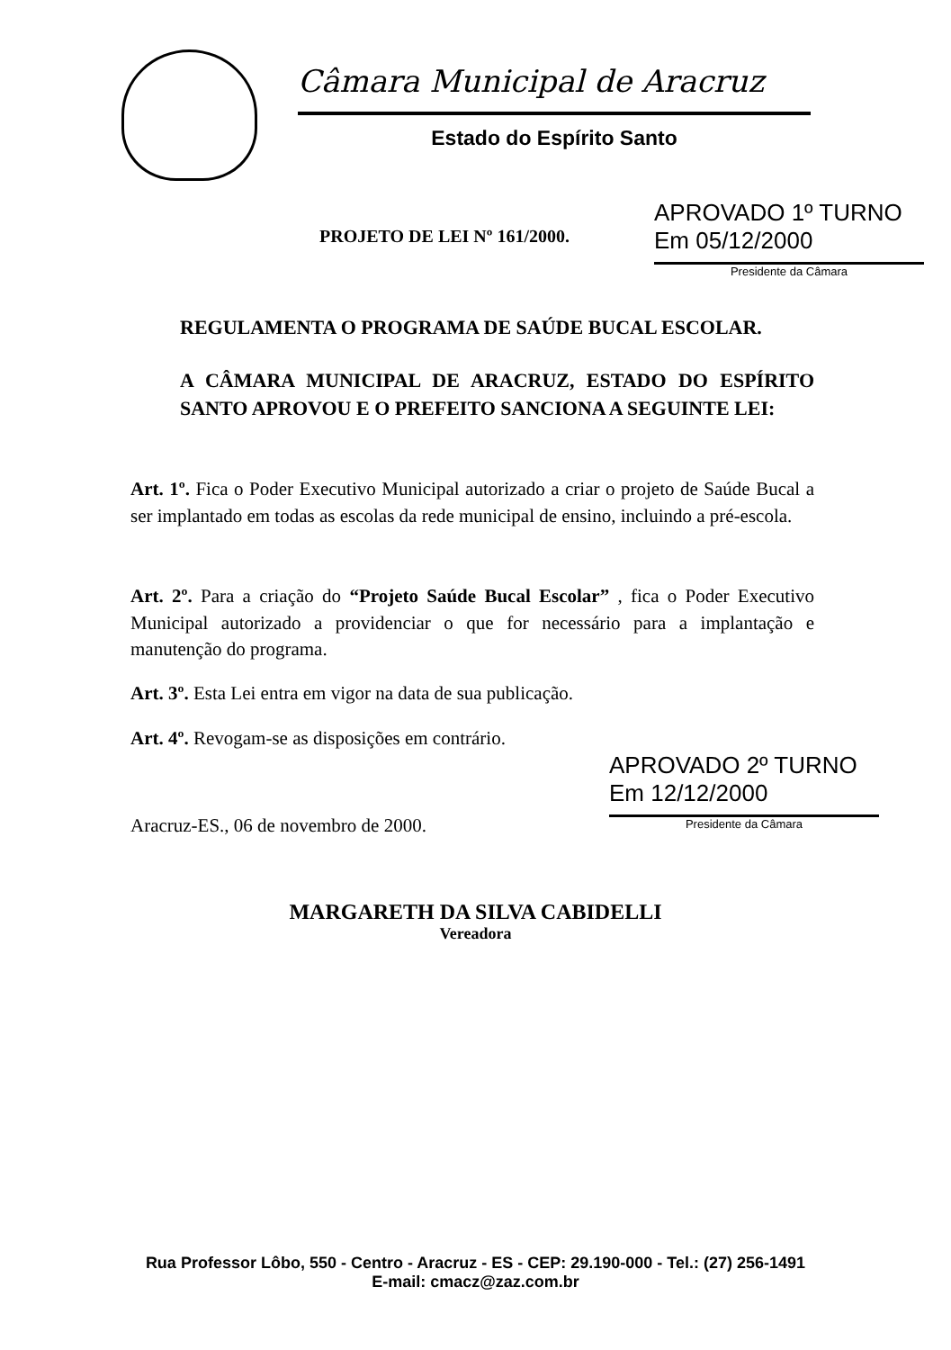Câmara Municipal de Aracruz
Estado do Espírito Santo
PROJETO DE LEI Nº 161/2000.
APROVADO 1º TURNO
Em 05/12/2000
Presidente da Câmara
REGULAMENTA O PROGRAMA DE SAÚDE BUCAL ESCOLAR.
A CÂMARA MUNICIPAL DE ARACRUZ, ESTADO DO ESPÍRITO SANTO APROVOU E O PREFEITO SANCIONA A SEGUINTE LEI:
Art. 1º. Fica o Poder Executivo Municipal autorizado a criar o projeto de Saúde Bucal a ser implantado em todas as escolas da rede municipal de ensino, incluindo a pré-escola.
Art. 2º. Para a criação do “Projeto Saúde Bucal Escolar” , fica o Poder Executivo Municipal autorizado a providenciar o que for necessário para a implantação e manutenção do programa.
Art. 3º. Esta Lei entra em vigor na data de sua publicação.
Art. 4º. Revogam-se as disposições em contrário.
Aracruz-ES., 06 de novembro de 2000.
APROVADO 2º TURNO
Em 12/12/2000
Presidente da Câmara
MARGARETH DA SILVA CABIDELLI
Vereadora
Rua Professor Lôbo, 550 - Centro - Aracruz - ES - CEP: 29.190-000 - Tel.: (27) 256-1491
E-mail: cmacz@zaz.com.br